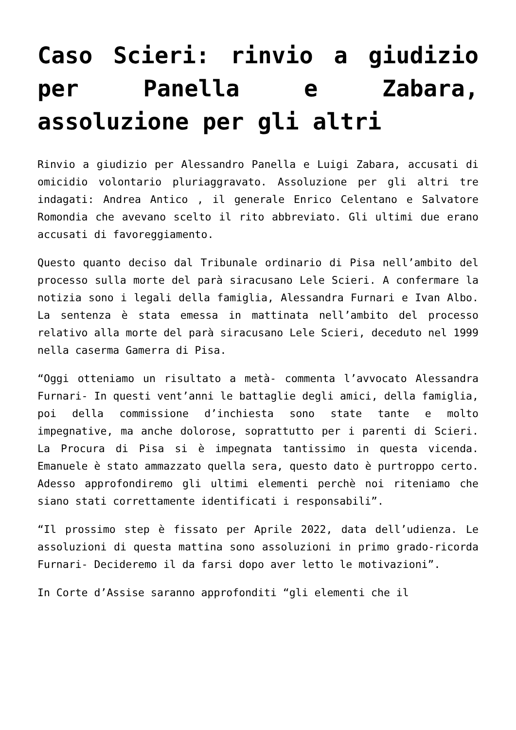Caso Scieri: rinvio a giudizio per Panella e Zabara, assoluzione per gli altri
Rinvio a giudizio per Alessandro Panella e Luigi Zabara, accusati di omicidio volontario pluriaggravato. Assoluzione per gli altri tre indagati: Andrea Antico , il generale Enrico Celentano e Salvatore Romondia che avevano scelto il rito abbreviato. Gli ultimi due erano accusati di favoreggiamento.
Questo quanto deciso dal Tribunale ordinario di Pisa nell’ambito del processo sulla morte del parà siracusano Lele Scieri. A confermare la notizia sono i legali della famiglia, Alessandra Furnari e Ivan Albo. La sentenza è stata emessa in mattinata nell’ambito del processo relativo alla morte del parà siracusano Lele Scieri, deceduto nel 1999 nella caserma Gamerra di Pisa.
“Oggi otteniamo un risultato a metà- commenta l’avvocato Alessandra Furnari- In questi vent’anni le battaglie degli amici, della famiglia, poi della commissione d’inchiesta sono state tante e molto impegnative, ma anche dolorose, soprattutto per i parenti di Scieri. La Procura di Pisa si è impegnata tantissimo in questa vicenda. Emanuele è stato ammazzato quella sera, questo dato è purtroppo certo. Adesso approfondiremo gli ultimi elementi perchè noi riteniamo che siano stati correttamente identificati i responsabili”.
“Il prossimo step è fissato per Aprile 2022, data dell’udienza. Le assoluzioni di questa mattina sono assoluzioni in primo grado-ricorda Furnari- Decideremo il da farsi dopo aver letto le motivazioni”.
In Corte d’Assise saranno approfonditi “gli elementi che il